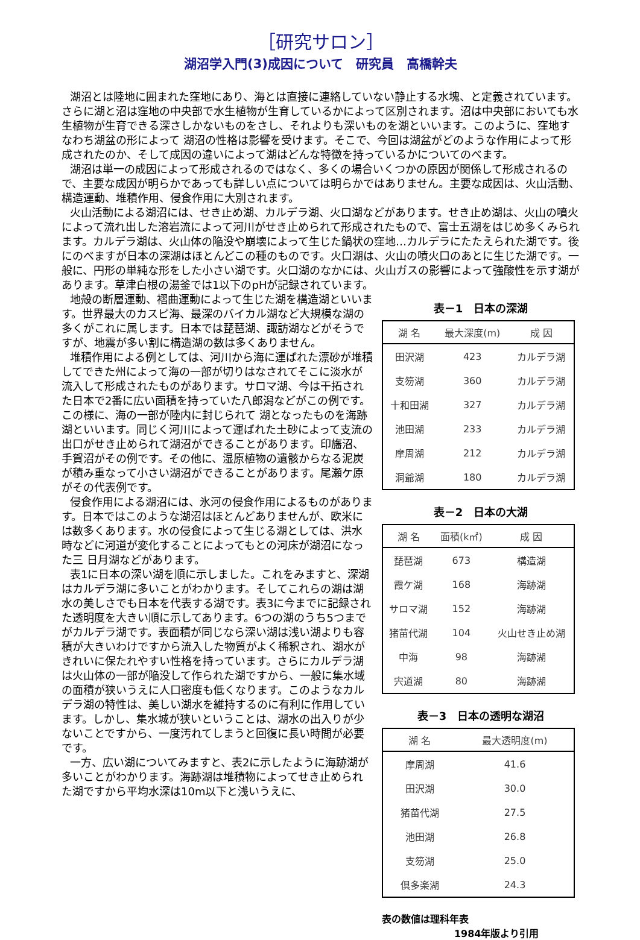［研究サロン］
湖沼学入門(3)成因について　研究員　高橋幹夫
湖沼とは陸地に囲まれた窪地にあり、海とは直接に連絡していない静止する水塊、と定義されています。さらに湖と沼は窪地の中央部で水生植物が生育しているかによって区別されます。沼は中央部においても水生植物が生育できる深さしかないものをさし、それよりも深いものを湖といいます。このように、窪地すなわち湖盆の形によって 湖沼の性格は影響を受けます。そこで、今回は湖盆がどのような作用によって形成されたのか、そして成因の違いによって湖はどんな特徴を持っているかについてのべます。
湖沼は単一の成因によって形成されるのではなく、多くの場合いくつかの原因が関係して形成されるので、主要な成因が明らかであっても詳しい点については明らかではありません。主要な成因は、火山活動、構造運動、堆積作用、侵食作用に大別されます。
火山活動による湖沼には、せき止め湖、カルデラ湖、火口湖などがあります。せき止め湖は、火山の噴火によって流れ出した溶岩流によって河川がせき止められて形成されたもので、富士五湖をはじめ多くみられます。カルデラ湖は、火山体の陥没や崩壊によって生じた鍋状の窪地…カルデラにたたえられた湖です。後にのべますが日本の深湖はほとんどこの種のものです。火口湖は、火山の噴火口のあとに生じた湖です。一般に、円形の単純な形をした小さい湖です。火口湖のなかには、火山ガスの影響によって強酸性を示す湖があります。草津白根の湯釜では1以下のpHが記録されています。
地殻の断層運動、褶曲運動によって生じた湖を構造湖といいます。世界最大のカスピ海、最深のバイカル湖など大規模な湖の多くがこれに属します。日本では琵琶湖、諏訪湖などがそうですが、地震が多い割に構造湖の数は多くありません。
堆積作用による例としては、河川から海に運ばれた漂砂が堆積してできた州によって海の一部が切りはなされてそこに淡水が流入して形成されたものがあります。サロマ湖、今は干拓された日本で2番に広い面積を持っていた八郎潟などがこの例です。この様に、海の一部が陸内に封じられて 湖となったものを海跡湖といいます。同じく河川によって運ばれた土砂によって支流の出口がせき止められて湖沼ができることがあります。印旛沼、手賀沼がその例です。その他に、湿原植物の遺骸からなる泥炭が積み重なって小さい湖沼ができることがあります。尾瀬ケ原がその代表例です。
侵食作用による湖沼には、氷河の侵食作用によるものがあります。日本ではこのような湖沼はほとんどありませんが、欧米には数多くあります。水の侵食によって生じる湖としては、洪水時などに河道が変化することによってもとの河床が湖沼になった三 日月湖などがあります。
表1に日本の深い湖を順に示しました。これをみますと、深湖はカルデラ湖に多いことがわかります。そしてこれらの湖は湖水の美しさでも日本を代表する湖です。表3に今までに記録された透明度を大きい順に示してあります。6つの湖のうち5つまでがカルデラ湖です。表面積が同じなら深い湖は浅い湖よりも容積が大きいわけですから流入した物質がよく稀釈され、湖水がきれいに保たれやすい性格を持っています。さらにカルデラ湖は火山体の一部が陥没して作られた湖ですから、一般に集水域の面積が狭いうえに人口密度も低くなります。このようなカルデラ湖の特性は、美しい湖水を維持するのに有利に作用しています。しかし、集水城が狭いということは、湖水の出入りが少ないことですから、一度汚れてしまうと回復に長い時間が必要です。
一方、広い湖についてみますと、表2に示したように海跡湖が多いことがわかります。海跡湖は堆積物によってせき止められた湖ですから平均水深は10m以下と浅いうえに、
表－1　日本の深湖
| 湖 名 | 最大深度(m) | 成 因 |
| --- | --- | --- |
| 田沢湖 | 423 | カルデラ湖 |
| 支笏湖 | 360 | カルデラ湖 |
| 十和田湖 | 327 | カルデラ湖 |
| 池田湖 | 233 | カルデラ湖 |
| 摩周湖 | 212 | カルデラ湖 |
| 洞爺湖 | 180 | カルデラ湖 |
表－2　日本の大湖
| 湖 名 | 面積(k㎡) | 成 因 |
| --- | --- | --- |
| 琵琶湖 | 673 | 構造湖 |
| 霞ケ湖 | 168 | 海跡湖 |
| サロマ湖 | 152 | 海跡湖 |
| 猪苗代湖 | 104 | 火山せき止め湖 |
| 中海 | 98 | 海跡湖 |
| 宍道湖 | 80 | 海跡湖 |
表－3　日本の透明な湖沼
| 湖 名 | 最大透明度(m) |
| --- | --- |
| 摩周湖 | 41.6 |
| 田沢湖 | 30.0 |
| 猪苗代湖 | 27.5 |
| 池田湖 | 26.8 |
| 支笏湖 | 25.0 |
| 倶多楽湖 | 24.3 |
表の数値は理科年表
1984年版より引用